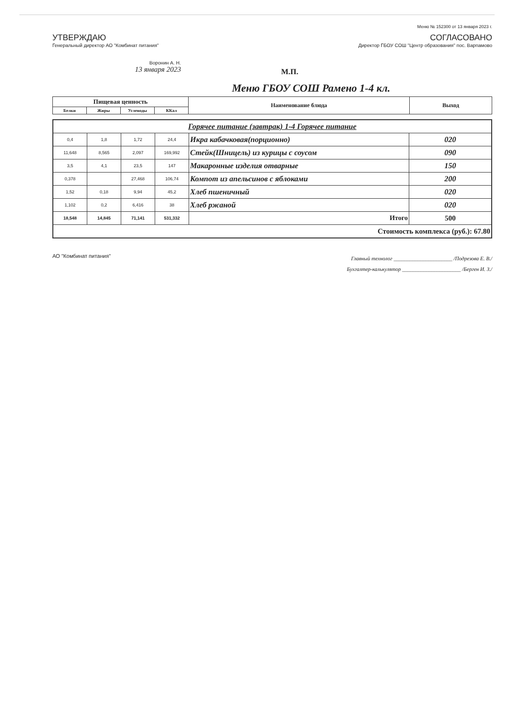Меню № 152300 от 13 января 2023 г.
УТВЕРЖДАЮ
Генеральный директор АО "Комбинат питания"
Воронин А. Н.
13 января 2023
СОГЛАСОВАНО
Директор ГБОУ СОШ "Центр образования" пос. Варпамово
М.П.
Меню ГБОУ СОШ Рамено 1-4 кл.
| Пищевая ценность | | | | Наименование блюда | Выход |
| --- | --- | --- | --- | --- | --- |
| Белки | Жиры | Углеводы | ККал | | |
| Горячее питание (завтрак) 1-4 Горячее питание | | | | | |
| 0,4 | 1,8 | 1,72 | 24,4 | Икра кабачковая(порционно) | 020 |
| 11,648 | 8,565 | 2,097 | 169,992 | Стейк(Шницель) из курицы с соусом | 090 |
| 3,5 | 4,1 | 23,5 | 147 | Макаронные изделия отварные | 150 |
| 0,378 | | 27,468 | 106,74 | Компот из апельсинов с яблоками | 200 |
| 1,52 | 0,18 | 9,94 | 45,2 | Хлеб пшеничный | 020 |
| 1,102 | 0,2 | 6,416 | 38 | Хлеб ржаной | 020 |
| 18,548 | 14,845 | 71,141 | 531,332 | Итого | 500 |
| Стоимость комплекса (руб.): 67.80 | | | | | |
АО "Комбинат питания"
Главный технолог ______________________ /Подрезова Е. В./
Бухгалтер-калькулятор ______________________ /Берген И. З./